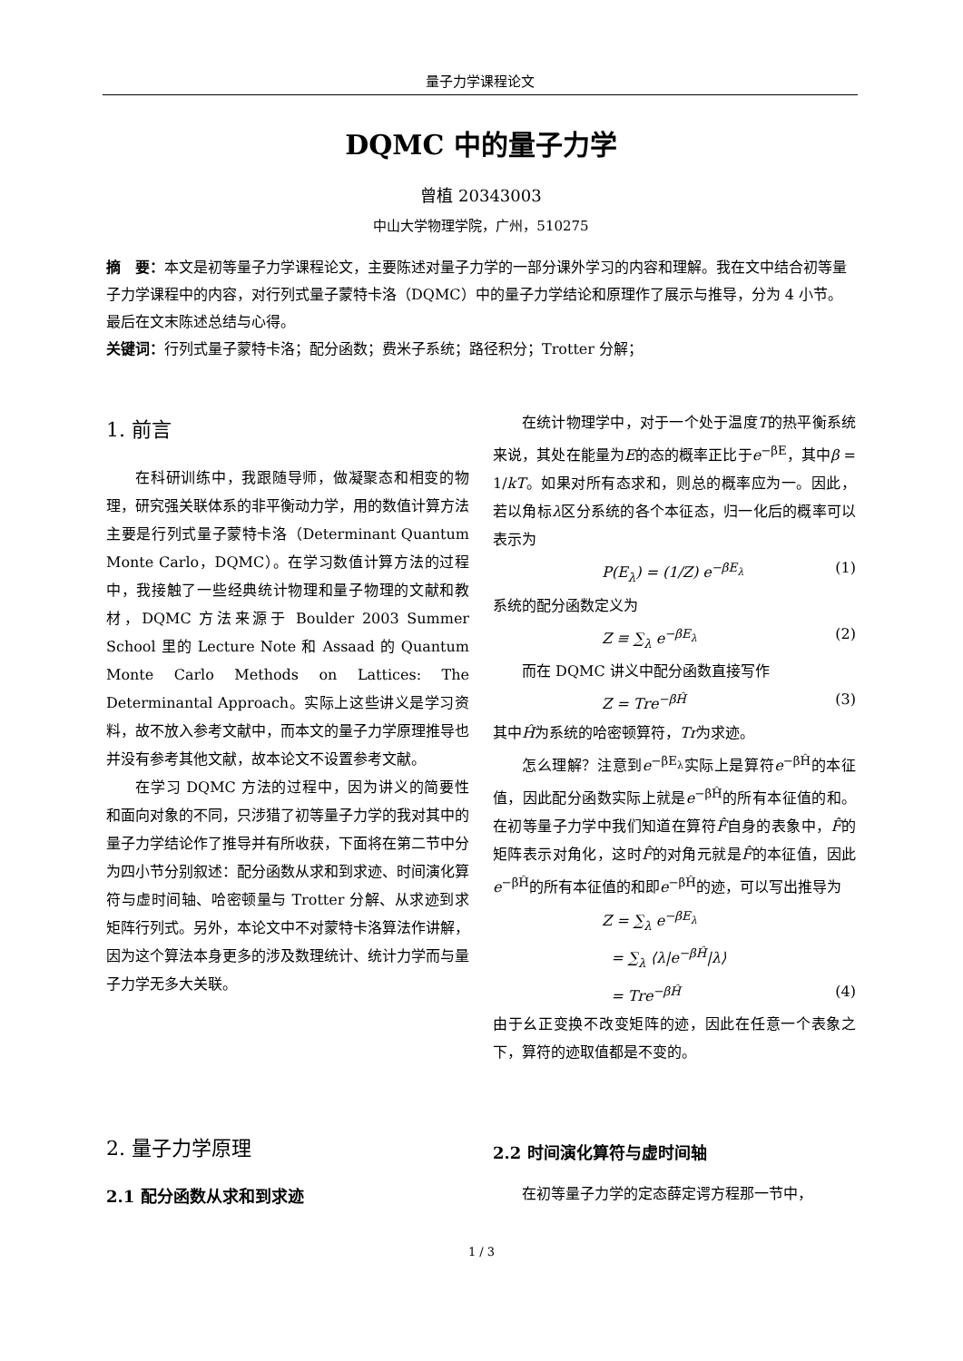量子力学课程论文
DQMC 中的量子力学
曾植 20343003
中山大学物理学院，广州，510275
摘　要：本文是初等量子力学课程论文，主要陈述对量子力学的一部分课外学习的内容和理解。我在文中结合初等量子力学课程中的内容，对行列式量子蒙特卡洛（DQMC）中的量子力学结论和原理作了展示与推导，分为 4 小节。最后在文末陈述总结与心得。
关键词：行列式量子蒙特卡洛；配分函数；费米子系统；路径积分；Trotter 分解；
1. 前言
在科研训练中，我跟随导师，做凝聚态和相变的物理，研究强关联体系的非平衡动力学，用的数值计算方法主要是行列式量子蒙特卡洛（Determinant Quantum Monte Carlo，DQMC）。在学习数值计算方法的过程中，我接触了一些经典统计物理和量子物理的文献和教材，DQMC 方法来源于 Boulder 2003 Summer School 里的 Lecture Note 和 Assaad 的 Quantum Monte Carlo Methods on Lattices: The Determinantal Approach。实际上这些讲义是学习资料，故不放入参考文献中，而本文的量子力学原理推导也并没有参考其他文献，故本论文不设置参考文献。
在学习 DQMC 方法的过程中，因为讲义的简要性和面向对象的不同，只涉猎了初等量子力学的我对其中的量子力学结论作了推导并有所收获，下面将在第二节中分为四小节分别叙述：配分函数从求和到求迹、时间演化算符与虚时间轴、哈密顿量与 Trotter 分解、从求迹到求矩阵行列式。另外，本论文中不对蒙特卡洛算法作讲解，因为这个算法本身更多的涉及数理统计、统计力学而与量子力学无多大关联。
2. 量子力学原理
2.1 配分函数从求和到求迹
在统计物理学中，对于一个处于温度T的热平衡系统来说，其处在能量为E的态的概率正比于e<sup>−βE</sup>，其中β = 1/kT。如果对所有态求和，则总的概率应为一。因此，若以角标λ区分系统的各个本征态，归一化后的概率可以表示为
P(E<sub>λ</sub>) = (1/Z) e<sup>−βE<sub>λ</sub></sup> (1)
系统的配分函数定义为
Z ≡ ∑<sub>λ</sub> e<sup>−βE<sub>λ</sub></sup> (2)
而在 DQMC 讲义中配分函数直接写作
Z = Tre<sup>−βĤ</sup> (3)
其中Ĥ为系统的哈密顿算符，Tr为求迹。
怎么理解？注意到e<sup>−βE<sub>λ</sub></sup>实际上是算符e<sup>−βĤ</sup>的本征值，因此配分函数实际上就是e<sup>−βĤ</sup>的所有本征值的和。在初等量子力学中我们知道在算符F̂自身的表象中，F̂的矩阵表示对角化，这时F̂的对角元就是F̂的本征值，因此e<sup>−βĤ</sup>的所有本征值的和即e<sup>−βĤ</sup>的迹，可以写出推导为
Z = ∑<sub>λ</sub> e<sup>−βE<sub>λ</sub></sup>
= ∑<sub>λ</sub> ⟨λ|e<sup>−βĤ</sup>|λ⟩
= Tre<sup>−βĤ</sup> (4)
由于幺正变换不改变矩阵的迹，因此在任意一个表象之下，算符的迹取值都是不变的。
2.2 时间演化算符与虚时间轴
在初等量子力学的定态薛定谔方程那一节中，
1 / 3